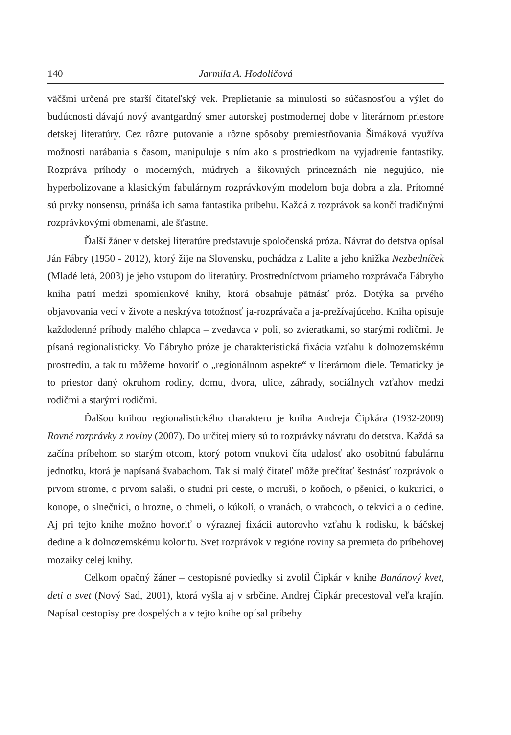140 Jarmila A. Hodoličová
väčšmi určená pre starší čitateľský vek. Preplietanie sa minulosti so súčasnosťou a výlet do budúcnosti dávajú nový avantgardný smer autorskej postmodernej dobe v literárnom priestore detskej literatúry. Cez rôzne putovanie a rôzne spôsoby premiestňovania Šimáková využíva možnosti narábania s časom, manipuluje s ním ako s prostriedkom na vyjadrenie fantastiky. Rozpráva príhody o moderných, múdrych a šikovných princeznách nie negujúco, nie hyperbolizovane a klasickým fabulárnym rozprávkovým modelom boja dobra a zla. Prítomné sú prvky nonsensu, prináša ich sama fantastika príbehu. Každá z rozprávok sa končí tradičnými rozprávkovými obmenami, ale šťastne.
Ďalší žáner v detskej literatúre predstavuje spoločenská próza. Návrat do detstva opísal Ján Fábry (1950 - 2012), ktorý žije na Slovensku, pochádza z Lalite a jeho knižka Nezbedníček (Mladé letá, 2003) je jeho vstupom do literatúry. Prostredníctvom priameho rozprávača Fábryho kniha patrí medzi spomienkové knihy, ktorá obsahuje pätnásť próz. Dotýka sa prvého objavovania vecí v živote a neskrýva totožnosť ja-rozprávača a ja-prežívajúceho. Kniha opisuje každodenné príhody malého chlapca – zvedavca v poli, so zvieratkami, so starými rodičmi. Je písaná regionalisticky. Vo Fábryho próze je charakteristická fixácia vzťahu k dolnozemskému prostrediu, a tak tu môžeme hovoriť o „regionálnom aspekte“ v literárnom diele. Tematicky je to priestor daný okruhom rodiny, domu, dvora, ulice, záhrady, sociálnych vzťahov medzi rodičmi a starými rodičmi.
Ďalšou knihou regionalistického charakteru je kniha Andreja Čipkára (1932-2009) Rovné rozprávky z roviny (2007). Do určitej miery sú to rozprávky návratu do detstva. Každá sa začína príbehom so starým otcom, ktorý potom vnukovi číta udalosť ako osobitnú fabulárnu jednotku, ktorá je napísaná švabachom. Tak si malý čitateľ môže prečítať šestnásť rozprávok o prvom strome, o prvom salaši, o studni pri ceste, o moruši, o koňoch, o pšenici, o kukurici, o konope, o slnečnici, o hrozne, o chmeli, o kúkolí, o vranách, o vrabcoch, o tekvici a o dedine. Aj pri tejto knihe možno hovoriť o výraznej fixácii autorovho vzťahu k rodisku, k báčskej dedine a k dolnozemskému koloritu. Svet rozprávok v regióne roviny sa premieta do príbehovej mozaiky celej knihy.
Celkom opačný žáner – cestopisné poviedky si zvolil Čipkár v knihe Banánový kvet, deti a svet (Nový Sad, 2001), ktorá vyšla aj v srbčine. Andrej Čipkár precestoval veľa krajín. Napísal cestopisy pre dospelých a v tejto knihe opísal príbehy